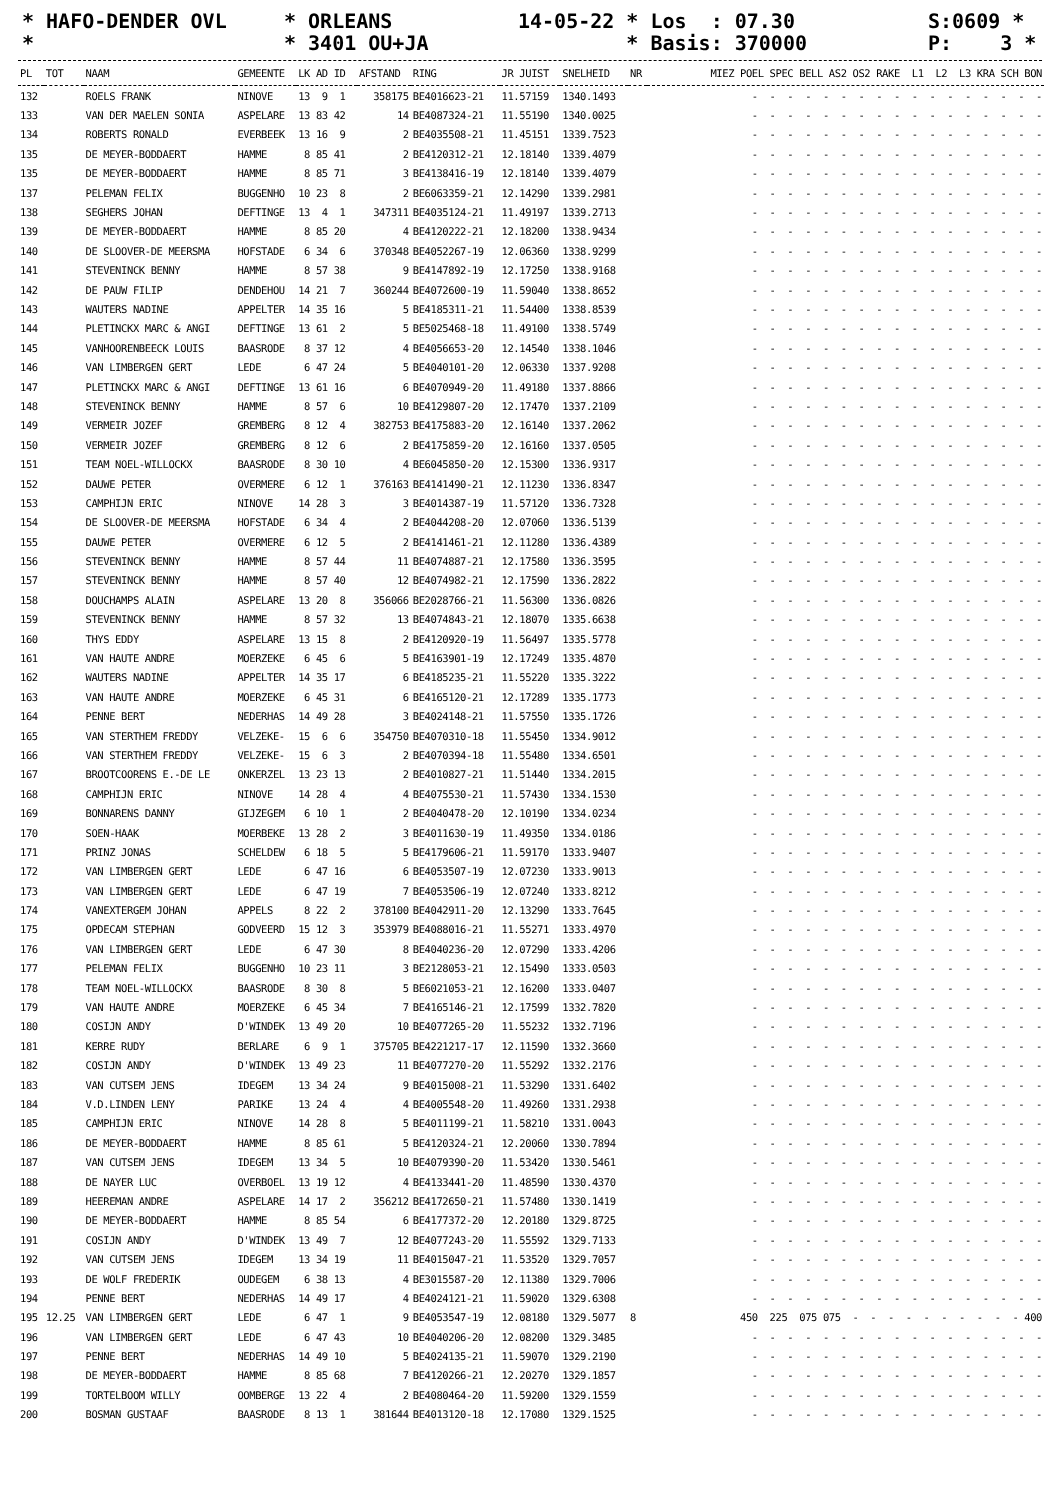* HAFO-DENDER OVL
* ORLEANS
14-05-22 * Los : 07.30
S:0609 *
*
* 3401 OU+JA
* Basis: 370000
P: 3 *
| PL | TOT | NAAM | GEMEENTE | LK AD ID | AFSTAND | RING | JR JUIST | SNELHEID | NR | MIEZ POEL SPEC BELL AS2 OS2 RAKE L1 L2 L3 KRA SCH BON |
| --- | --- | --- | --- | --- | --- | --- | --- | --- | --- | --- |
| 132 | | ROELS FRANK | NINOVE | 13 9 1 | 358175 | BE4016623-21 | 11.57159 | 1340.1493 | | - - - - - - - - - - - - - - - - - |
| 133 | | VAN DER MAELEN SONIA | ASPELARE | 13 83 42 | 14 | BE4087324-21 | 11.55190 | 1340.0025 | | - - - - - - - - - - - - - - - - - |
| 134 | | ROBERTS RONALD | EVERBEEK | 13 16 9 | 2 | BE4035508-21 | 11.45151 | 1339.7523 | | - - - - - - - - - - - - - - - - - |
| 135 | | DE MEYER-BODDAERT | HAMME | 8 85 41 | 2 | BE4120312-21 | 12.18140 | 1339.4079 | | - - - - - - - - - - - - - - - - - |
| 135 | | DE MEYER-BODDAERT | HAMME | 8 85 71 | 3 | BE4138416-19 | 12.18140 | 1339.4079 | | - - - - - - - - - - - - - - - - - |
| 137 | | PELEMAN FELIX | BUGGENHO | 10 23 8 | 2 | BE6063359-21 | 12.14290 | 1339.2981 | | - - - - - - - - - - - - - - - - - |
| 138 | | SEGHERS JOHAN | DEFTINGE | 13 4 1 | 347311 | BE4035124-21 | 11.49197 | 1339.2713 | | - - - - - - - - - - - - - - - - - |
| 139 | | DE MEYER-BODDAERT | HAMME | 8 85 20 | 4 | BE4120222-21 | 12.18200 | 1338.9434 | | - - - - - - - - - - - - - - - - - |
| 140 | | DE SLOOVER-DE MEERSMA | HOFSTADE | 6 34 6 | 370348 | BE4052267-19 | 12.06360 | 1338.9299 | | - - - - - - - - - - - - - - - - - |
| 141 | | STEVENINCK BENNY | HAMME | 8 57 38 | 9 | BE4147892-19 | 12.17250 | 1338.9168 | | - - - - - - - - - - - - - - - - - |
| 142 | | DE PAUW FILIP | DENDEHOU | 14 21 7 | 360244 | BE4072600-19 | 11.59040 | 1338.8652 | | - - - - - - - - - - - - - - - - - |
| 143 | | WAUTERS NADINE | APPELTER | 14 35 16 | 5 | BE4185311-21 | 11.54400 | 1338.8539 | | - - - - - - - - - - - - - - - - - |
| 144 | | PLETINCKX MARC & ANGI | DEFTINGE | 13 61 2 | 5 | BE5025468-18 | 11.49100 | 1338.5749 | | - - - - - - - - - - - - - - - - - |
| 145 | | VANHOORENBEECK LOUIS | BAASRODE | 8 37 12 | 4 | BE4056653-20 | 12.14540 | 1338.1046 | | - - - - - - - - - - - - - - - - - |
| 146 | | VAN LIMBERGEN GERT | LEDE | 6 47 24 | 5 | BE4040101-20 | 12.06330 | 1337.9208 | | - - - - - - - - - - - - - - - - - |
| 147 | | PLETINCKX MARC & ANGI | DEFTINGE | 13 61 16 | 6 | BE4070949-20 | 11.49180 | 1337.8866 | | - - - - - - - - - - - - - - - - - |
| 148 | | STEVENINCK BENNY | HAMME | 8 57 6 | 10 | BE4129807-20 | 12.17470 | 1337.2109 | | - - - - - - - - - - - - - - - - - |
| 149 | | VERMEIR JOZEF | GREMBERG | 8 12 4 | 382753 | BE4175883-20 | 12.16140 | 1337.2062 | | - - - - - - - - - - - - - - - - - |
| 150 | | VERMEIR JOZEF | GREMBERG | 8 12 6 | 2 | BE4175859-20 | 12.16160 | 1337.0505 | | - - - - - - - - - - - - - - - - - |
| 151 | | TEAM NOEL-WILLOCKX | BAASRODE | 8 30 10 | 4 | BE6045850-20 | 12.15300 | 1336.9317 | | - - - - - - - - - - - - - - - - - |
| 152 | | DAUWE PETER | OVERMERE | 6 12 1 | 376163 | BE4141490-21 | 12.11230 | 1336.8347 | | - - - - - - - - - - - - - - - - - |
| 153 | | CAMPHIJN ERIC | NINOVE | 14 28 3 | 3 | BE4014387-19 | 11.57120 | 1336.7328 | | - - - - - - - - - - - - - - - - - |
| 154 | | DE SLOOVER-DE MEERSMA | HOFSTADE | 6 34 4 | 2 | BE4044208-20 | 12.07060 | 1336.5139 | | - - - - - - - - - - - - - - - - - |
| 155 | | DAUWE PETER | OVERMERE | 6 12 5 | 2 | BE4141461-21 | 12.11280 | 1336.4389 | | - - - - - - - - - - - - - - - - - |
| 156 | | STEVENINCK BENNY | HAMME | 8 57 44 | 11 | BE4074887-21 | 12.17580 | 1336.3595 | | - - - - - - - - - - - - - - - - - |
| 157 | | STEVENINCK BENNY | HAMME | 8 57 40 | 12 | BE4074982-21 | 12.17590 | 1336.2822 | | - - - - - - - - - - - - - - - - - |
| 158 | | DOUCHAMPS ALAIN | ASPELARE | 13 20 8 | 356066 | BE2028766-21 | 11.56300 | 1336.0826 | | - - - - - - - - - - - - - - - - - |
| 159 | | STEVENINCK BENNY | HAMME | 8 57 32 | 13 | BE4074843-21 | 12.18070 | 1335.6638 | | - - - - - - - - - - - - - - - - - |
| 160 | | THYS EDDY | ASPELARE | 13 15 8 | 2 | BE4120920-19 | 11.56497 | 1335.5778 | | - - - - - - - - - - - - - - - - - |
| 161 | | VAN HAUTE ANDRE | MOERZEKE | 6 45 6 | 5 | BE4163901-19 | 12.17249 | 1335.4870 | | - - - - - - - - - - - - - - - - - |
| 162 | | WAUTERS NADINE | APPELTER | 14 35 17 | 6 | BE4185235-21 | 11.55220 | 1335.3222 | | - - - - - - - - - - - - - - - - - |
| 163 | | VAN HAUTE ANDRE | MOERZEKE | 6 45 31 | 6 | BE4165120-21 | 12.17289 | 1335.1773 | | - - - - - - - - - - - - - - - - - |
| 164 | | PENNE BERT | NEDERHAS | 14 49 28 | 3 | BE4024148-21 | 11.57550 | 1335.1726 | | - - - - - - - - - - - - - - - - - |
| 165 | | VAN STERTHEM FREDDY | VELZEKE- | 15 6 6 | 354750 | BE4070310-18 | 11.55450 | 1334.9012 | | - - - - - - - - - - - - - - - - - |
| 166 | | VAN STERTHEM FREDDY | VELZEKE- | 15 6 3 | 2 | BE4070394-18 | 11.55480 | 1334.6501 | | - - - - - - - - - - - - - - - - - |
| 167 | | BROOTCOORENS E.-DE LE | ONKERZEL | 13 23 13 | 2 | BE4010827-21 | 11.51440 | 1334.2015 | | - - - - - - - - - - - - - - - - - |
| 168 | | CAMPHIJN ERIC | NINOVE | 14 28 4 | 4 | BE4075530-21 | 11.57430 | 1334.1530 | | - - - - - - - - - - - - - - - - - |
| 169 | | BONNARENS DANNY | GIJZEGEM | 6 10 1 | 2 | BE4040478-20 | 12.10190 | 1334.0234 | | - - - - - - - - - - - - - - - - - |
| 170 | | SOEN-HAAK | MOERBEKE | 13 28 2 | 3 | BE4011630-19 | 11.49350 | 1334.0186 | | - - - - - - - - - - - - - - - - - |
| 171 | | PRINZ JONAS | SCHELDEW | 6 18 5 | 5 | BE4179606-21 | 11.59170 | 1333.9407 | | - - - - - - - - - - - - - - - - - |
| 172 | | VAN LIMBERGEN GERT | LEDE | 6 47 16 | 6 | BE4053507-19 | 12.07230 | 1333.9013 | | - - - - - - - - - - - - - - - - - |
| 173 | | VAN LIMBERGEN GERT | LEDE | 6 47 19 | 7 | BE4053506-19 | 12.07240 | 1333.8212 | | - - - - - - - - - - - - - - - - - |
| 174 | | VANEXTERGEM JOHAN | APPELS | 8 22 2 | 378100 | BE4042911-20 | 12.13290 | 1333.7645 | | - - - - - - - - - - - - - - - - - |
| 175 | | OPDECAM STEPHAN | GODVEERD | 15 12 3 | 353979 | BE4088016-21 | 11.55271 | 1333.4970 | | - - - - - - - - - - - - - - - - - |
| 176 | | VAN LIMBERGEN GERT | LEDE | 6 47 30 | 8 | BE4040236-20 | 12.07290 | 1333.4206 | | - - - - - - - - - - - - - - - - - |
| 177 | | PELEMAN FELIX | BUGGENHO | 10 23 11 | 3 | BE2128053-21 | 12.15490 | 1333.0503 | | - - - - - - - - - - - - - - - - - |
| 178 | | TEAM NOEL-WILLOCKX | BAASRODE | 8 30 8 | 5 | BE6021053-21 | 12.16200 | 1333.0407 | | - - - - - - - - - - - - - - - - - |
| 179 | | VAN HAUTE ANDRE | MOERZEKE | 6 45 34 | 7 | BE4165146-21 | 12.17599 | 1332.7820 | | - - - - - - - - - - - - - - - - - |
| 180 | | COSIJN ANDY | D'WINDEK | 13 49 20 | 10 | BE4077265-20 | 11.55232 | 1332.7196 | | - - - - - - - - - - - - - - - - - |
| 181 | | KERRE RUDY | BERLARE | 6 9 1 | 375705 | BE4221217-17 | 12.11590 | 1332.3660 | | - - - - - - - - - - - - - - - - - |
| 182 | | COSIJN ANDY | D'WINDEK | 13 49 23 | 11 | BE4077270-20 | 11.55292 | 1332.2176 | | - - - - - - - - - - - - - - - - - |
| 183 | | VAN CUTSEM JENS | IDEGEM | 13 34 24 | 9 | BE4015008-21 | 11.53290 | 1331.6402 | | - - - - - - - - - - - - - - - - - |
| 184 | | V.D.LINDEN LENY | PARIKE | 13 24 4 | 4 | BE4005548-20 | 11.49260 | 1331.2938 | | - - - - - - - - - - - - - - - - - |
| 185 | | CAMPHIJN ERIC | NINOVE | 14 28 8 | 5 | BE4011199-21 | 11.58210 | 1331.0043 | | - - - - - - - - - - - - - - - - - |
| 186 | | DE MEYER-BODDAERT | HAMME | 8 85 61 | 5 | BE4120324-21 | 12.20060 | 1330.7894 | | - - - - - - - - - - - - - - - - - |
| 187 | | VAN CUTSEM JENS | IDEGEM | 13 34 5 | 10 | BE4079390-20 | 11.53420 | 1330.5461 | | - - - - - - - - - - - - - - - - - |
| 188 | | DE NAYER LUC | OVERBOEL | 13 19 12 | 4 | BE4133441-20 | 11.48590 | 1330.4370 | | - - - - - - - - - - - - - - - - - |
| 189 | | HEEREMAN ANDRE | ASPELARE | 14 17 2 | 356212 | BE4172650-21 | 11.57480 | 1330.1419 | | - - - - - - - - - - - - - - - - - |
| 190 | | DE MEYER-BODDAERT | HAMME | 8 85 54 | 6 | BE4177372-20 | 12.20180 | 1329.8725 | | - - - - - - - - - - - - - - - - - |
| 191 | | COSIJN ANDY | D'WINDEK | 13 49 7 | 12 | BE4077243-20 | 11.55592 | 1329.7133 | | - - - - - - - - - - - - - - - - - |
| 192 | | VAN CUTSEM JENS | IDEGEM | 13 34 19 | 11 | BE4015047-21 | 11.53520 | 1329.7057 | | - - - - - - - - - - - - - - - - - |
| 193 | | DE WOLF FREDERIK | OUDEGEM | 6 38 13 | 4 | BE3015587-20 | 12.11380 | 1329.7006 | | - - - - - - - - - - - - - - - - - |
| 194 | | PENNE BERT | NEDERHAS | 14 49 17 | 4 | BE4024121-21 | 11.59020 | 1329.6308 | | - - - - - - - - - - - - - - - - - |
| 195 | 12.25 | VAN LIMBERGEN GERT | LEDE | 6 47 1 | 9 | BE4053547-19 | 12.08180 | 1329.5077 | 8 | 450 225 075 075 - - - - - - - - - - 400 |
| 196 | | VAN LIMBERGEN GERT | LEDE | 6 47 43 | 10 | BE4040206-20 | 12.08200 | 1329.3485 | | - - - - - - - - - - - - - - - - - |
| 197 | | PENNE BERT | NEDERHAS | 14 49 10 | 5 | BE4024135-21 | 11.59070 | 1329.2190 | | - - - - - - - - - - - - - - - - - |
| 198 | | DE MEYER-BODDAERT | HAMME | 8 85 68 | 7 | BE4120266-21 | 12.20270 | 1329.1857 | | - - - - - - - - - - - - - - - - - |
| 199 | | TORTELBOOM WILLY | OOMBERGE | 13 22 4 | 2 | BE4080464-20 | 11.59200 | 1329.1559 | | - - - - - - - - - - - - - - - - - |
| 200 | | BOSMAN GUSTAAF | BAASRODE | 8 13 1 | 381644 | BE4013120-18 | 12.17080 | 1329.1525 | | - - - - - - - - - - - - - - - - - |